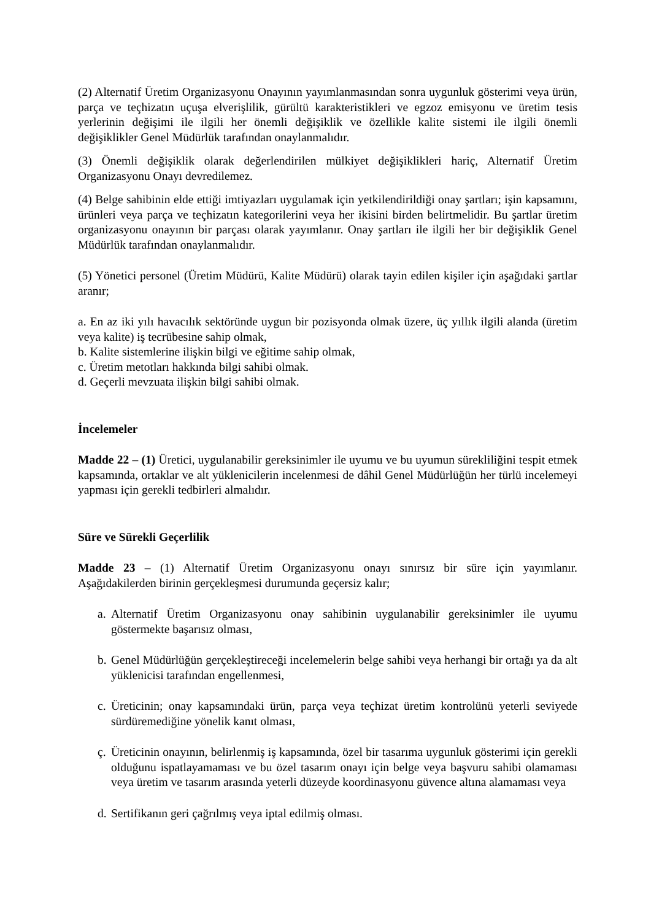(2) Alternatif Üretim Organizasyonu Onayının yayımlanmasından sonra uygunluk gösterimi veya ürün, parça ve teçhizatın uçuşa elverişlilik, gürültü karakteristikleri ve egzoz emisyonu ve üretim tesis yerlerinin değişimi ile ilgili her önemli değişiklik ve özellikle kalite sistemi ile ilgili önemli değişiklikler Genel Müdürlük tarafından onaylanmalıdır.
(3) Önemli değişiklik olarak değerlendirilen mülkiyet değişiklikleri hariç, Alternatif Üretim Organizasyonu Onayı devredilemez.
(4) Belge sahibinin elde ettiği imtiyazları uygulamak için yetkilendirildiği onay şartları; işin kapsamını, ürünleri veya parça ve teçhizatın kategorilerini veya her ikisini birden belirtmelidir. Bu şartlar üretim organizasyonu onayının bir parçası olarak yayımlanır. Onay şartları ile ilgili her bir değişiklik Genel Müdürlük tarafından onaylanmalıdır.
(5) Yönetici personel (Üretim Müdürü, Kalite Müdürü) olarak tayin edilen kişiler için aşağıdaki şartlar aranır;
a. En az iki yılı havacılık sektöründe uygun bir pozisyonda olmak üzere, üç yıllık ilgili alanda (üretim veya kalite) iş tecrübesine sahip olmak,
b. Kalite sistemlerine ilişkin bilgi ve eğitime sahip olmak,
c. Üretim metotları hakkında bilgi sahibi olmak.
d. Geçerli mevzuata ilişkin bilgi sahibi olmak.
İncelemeler
Madde 22 – (1) Üretici, uygulanabilir gereksinimler ile uyumu ve bu uyumun sürekliliğini tespit etmek kapsamında, ortaklar ve alt yüklenicilerin incelenmesi de dâhil Genel Müdürlüğün her türlü incelemeyi yapması için gerekli tedbirleri almalıdır.
Süre ve Sürekli Geçerlilik
Madde 23 – (1) Alternatif Üretim Organizasyonu onayı sınırsız bir süre için yayımlanır. Aşağıdakilerden birinin gerçekleşmesi durumunda geçersiz kalır;
a. Alternatif Üretim Organizasyonu onay sahibinin uygulanabilir gereksinimler ile uyumu göstermekte başarısız olması,
b. Genel Müdürlüğün gerçekleştireceği incelemelerin belge sahibi veya herhangi bir ortağı ya da alt yüklenicisi tarafından engellenmesi,
c. Üreticinin; onay kapsamındaki ürün, parça veya teçhizat üretim kontrolünü yeterli seviyede sürdüremediğine yönelik kanıt olması,
ç. Üreticinin onayının, belirlenmiş iş kapsamında, özel bir tasarıma uygunluk gösterimi için gerekli olduğunu ispatlayamaması ve bu özel tasarım onayı için belge veya başvuru sahibi olamaması veya üretim ve tasarım arasında yeterli düzeyde koordinasyonu güvence altına alamaması veya
d. Sertifikanın geri çağrılmış veya iptal edilmiş olması.